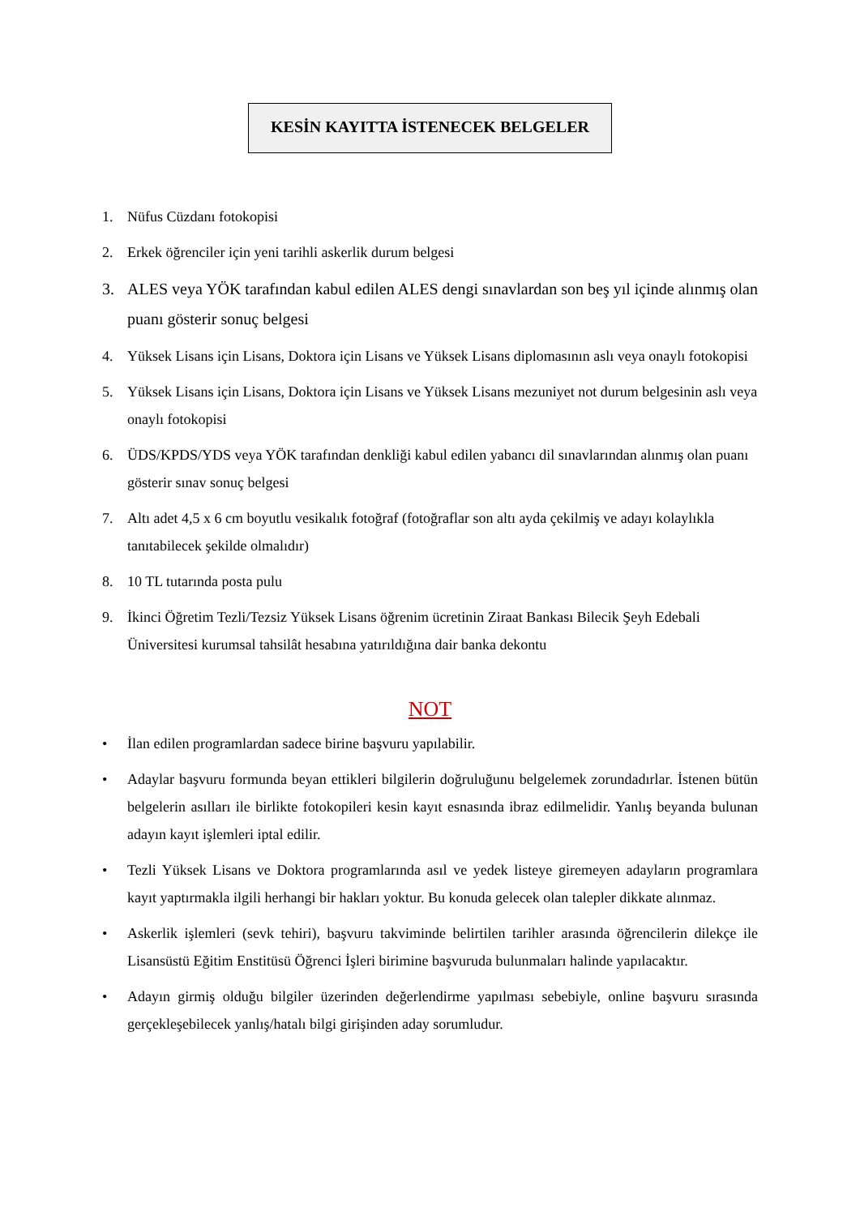KESİN KAYITTA İSTENECEK BELGELER
1. Nüfus Cüzdanı fotokopisi
2. Erkek öğrenciler için yeni tarihli askerlik durum belgesi
3. ALES veya YÖK tarafından kabul edilen ALES dengi sınavlardan son beş yıl içinde alınmış olan puanı gösterir sonuç belgesi
4. Yüksek Lisans için Lisans, Doktora için Lisans ve Yüksek Lisans diplomasının aslı veya onaylı fotokopisi
5. Yüksek Lisans için Lisans, Doktora için Lisans ve Yüksek Lisans mezuniyet not durum belgesinin aslı veya onaylı fotokopisi
6. ÜDS/KPDS/YDS veya YÖK tarafından denkliği kabul edilen yabancı dil sınavlarından alınmış olan puanı gösterir sınav sonuç belgesi
7. Altı adet 4,5 x 6 cm boyutlu vesikalık fotoğraf (fotoğraflar son altı ayda çekilmiş ve adayı kolaylıkla tanıtabilecek şekilde olmalıdır)
8. 10 TL tutarında posta pulu
9. İkinci Öğretim Tezli/Tezsiz Yüksek Lisans öğrenim ücretinin Ziraat Bankası Bilecik Şeyh Edebali Üniversitesi kurumsal tahsilât hesabına yatırıldığına dair banka dekontu
NOT
• İlan edilen programlardan sadece birine başvuru yapılabilir.
• Adaylar başvuru formunda beyan ettikleri bilgilerin doğruluğunu belgelemek zorundadırlar. İstenen bütün belgelerin asılları ile birlikte fotokopileri kesin kayıt esnasında ibraz edilmelidir. Yanlış beyanda bulunan adayın kayıt işlemleri iptal edilir.
• Tezli Yüksek Lisans ve Doktora programlarında asıl ve yedek listeye giremeyen adayların programlara kayıt yaptırmakla ilgili herhangi bir hakları yoktur. Bu konuda gelecek olan talepler dikkate alınmaz.
• Askerlik işlemleri (sevk tehiri), başvuru takviminde belirtilen tarihler arasında öğrencilerin dilekçe ile Lisansüstü Eğitim Enstitüsü Öğrenci İşleri birimine başvuruda bulunmaları halinde yapılacaktır.
• Adayın girmiş olduğu bilgiler üzerinden değerlendirme yapılması sebebiyle, online başvuru sırasında gerçekleşebilecek yanlış/hatalı bilgi girişinden aday sorumludur.